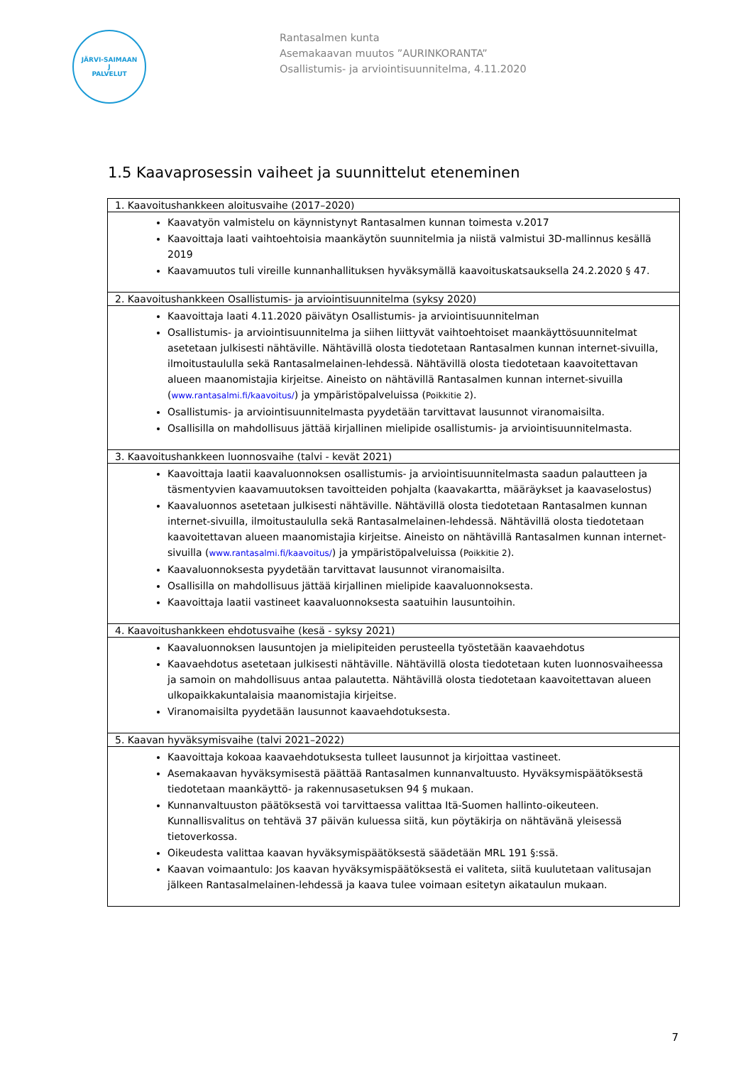JÄRVI-SAIMAAN
J
PALVELUT
Rantasalmen kunta
Asemakaavan muutos ”AURINKORANTA”
Osallistumis- ja arviointisuunnitelma, 4.11.2020
1.5 Kaavaprosessin vaiheet ja suunnittelut eteneminen
| 1. Kaavoitushankkeen aloitusvaihe (2017–2020) |
| --- |
| Kaavatyön valmistelu on käynnistynyt Rantasalmen kunnan toimesta v.2017 Kaavoittaja laati vaihtoehtoisia maankäytön suunnitelmia ja niistä valmistui 3D-mallinnus kesällä 2019 Kaavamuutos tuli vireille kunnanhallituksen hyväksymällä kaavoituskatsauksella 24.2.2020 § 47. |
| 2. Kaavoitushankkeen Osallistumis- ja arviointisuunnitelma (syksy 2020) |
| Kaavoittaja laati 4.11.2020 päivätyn Osallistumis- ja arviointisuunnitelman Osallistumis- ja arviointisuunnitelma ja siihen liittyvät vaihtoehtoiset maankäyttösuunnitelmat asetetaan julkisesti nähtäville. Nähtävillä olosta tiedotetaan Rantasalmen kunnan internet-sivuilla, ilmoitustaululla sekä Rantasalmelainen-lehdessä. Nähtävillä olosta tiedotetaan kaavoitettavan alueen maanomistajia kirjeitse. Aineisto on nähtävillä Rantasalmen kunnan internet-sivuilla ( www.rantasalmi.fi/kaavoitus/ ) ja ympäristöpalveluissa ( Poikkitie 2 ). Osallistumis- ja arviointisuunnitelmasta pyydetään tarvittavat lausunnot viranomaisilta. Osallisilla on mahdollisuus jättää kirjallinen mielipide osallistumis- ja arviointisuunnitelmasta. |
| 3. Kaavoitushankkeen luonnosvaihe (talvi - kevät 2021) |
| Kaavoittaja laatii kaavaluonnoksen osallistumis- ja arviointisuunnitelmasta saadun palautteen ja täsmentyvien kaavamuutoksen tavoitteiden pohjalta (kaavakartta, määräykset ja kaavaselostus) Kaavaluonnos asetetaan julkisesti nähtäville. Nähtävillä olosta tiedotetaan Rantasalmen kunnan internet-sivuilla, ilmoitustaululla sekä Rantasalmelainen-lehdessä. Nähtävillä olosta tiedotetaan kaavoitettavan alueen maanomistajia kirjeitse. Aineisto on nähtävillä Rantasalmen kunnan internet-sivuilla ( www.rantasalmi.fi/kaavoitus/ ) ja ympäristöpalveluissa ( Poikkitie 2 ). Kaavaluonnoksesta pyydetään tarvittavat lausunnot viranomaisilta. Osallisilla on mahdollisuus jättää kirjallinen mielipide kaavaluonnoksesta. Kaavoittaja laatii vastineet kaavaluonnoksesta saatuihin lausuntoihin. |
| 4. Kaavoitushankkeen ehdotusvaihe (kesä - syksy 2021) |
| Kaavaluonnoksen lausuntojen ja mielipiteiden perusteella työstetään kaavaehdotus Kaavaehdotus asetetaan julkisesti nähtäville. Nähtävillä olosta tiedotetaan kuten luonnosvaiheessa ja samoin on mahdollisuus antaa palautetta. Nähtävillä olosta tiedotetaan kaavoitettavan alueen ulkopaikkakuntalaisia maanomistajia kirjeitse. Viranomaisilta pyydetään lausunnot kaavaehdotuksesta. |
| 5. Kaavan hyväksymisvaihe (talvi 2021–2022) |
| Kaavoittaja kokoaa kaavaehdotuksesta tulleet lausunnot ja kirjoittaa vastineet. Asemakaavan hyväksymisestä päättää Rantasalmen kunnanvaltuusto. Hyväksymispäätöksestä tiedotetaan maankäyttö- ja rakennusasetuksen 94 § mukaan. Kunnanvaltuuston päätöksestä voi tarvittaessa valittaa Itä-Suomen hallinto-oikeuteen. Kunnallisvalitus on tehtävä 37 päivän kuluessa siitä, kun pöytäkirja on nähtävänä yleisessä tietoverkossa. Oikeudesta valittaa kaavan hyväksymispäätöksestä säädetään MRL 191 §:ssä. Kaavan voimaantulo: Jos kaavan hyväksymispäätöksestä ei valiteta, siitä kuulutetaan valitusajan jälkeen Rantasalmelainen-lehdessä ja kaava tulee voimaan esitetyn aikataulun mukaan. |
7